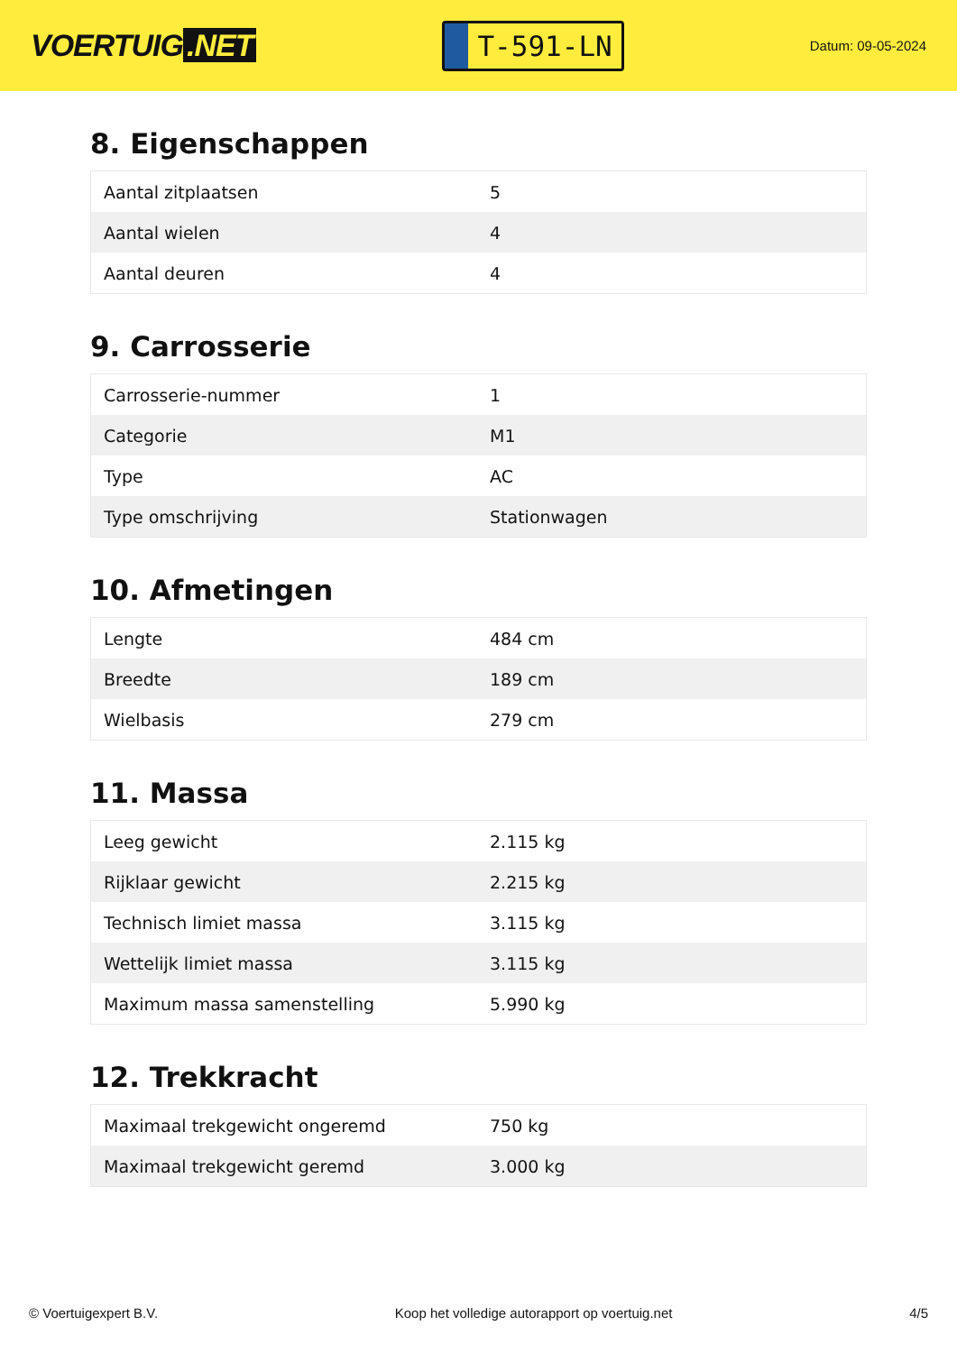VOERTUIG.NET
T-591-LN
Datum: 09-05-2024
8. Eigenschappen
| Aantal zitplaatsen | 5 |
| Aantal wielen | 4 |
| Aantal deuren | 4 |
9. Carrosserie
| Carrosserie-nummer | 1 |
| Categorie | M1 |
| Type | AC |
| Type omschrijving | Stationwagen |
10. Afmetingen
| Lengte | 484 cm |
| Breedte | 189 cm |
| Wielbasis | 279 cm |
11. Massa
| Leeg gewicht | 2.115 kg |
| Rijklaar gewicht | 2.215 kg |
| Technisch limiet massa | 3.115 kg |
| Wettelijk limiet massa | 3.115 kg |
| Maximum massa samenstelling | 5.990 kg |
12. Trekkracht
| Maximaal trekgewicht ongeremd | 750 kg |
| Maximaal trekgewicht geremd | 3.000 kg |
© Voertuigexpert B.V. Koop het volledige autorapport op voertuig.net 4/5